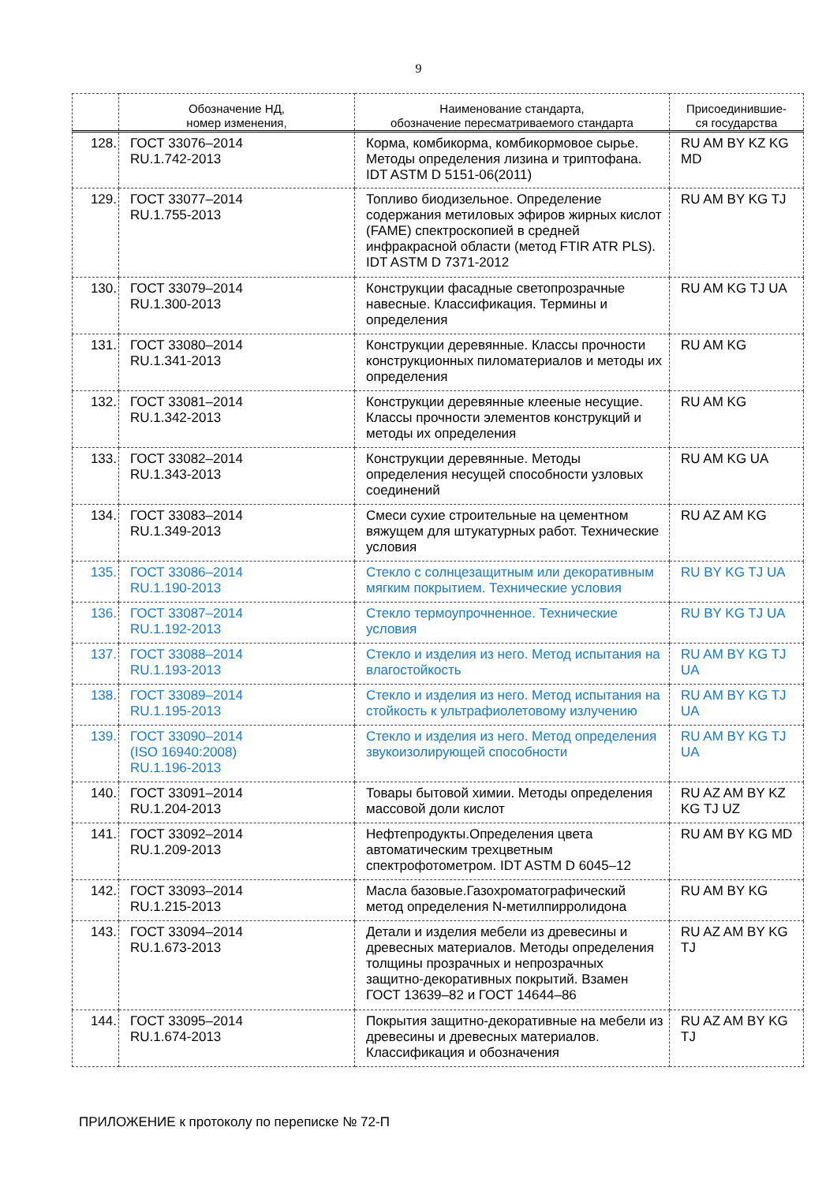9
| | Обозначение НД, номер изменения, | Наименование стандарта, обозначение пересматриваемого стандарта | Присоединившие- ся государства |
| --- | --- | --- | --- |
| 128. | ГОСТ 33076–2014 RU.1.742-2013 | Корма, комбикорма, комбикормовое сырье. Методы определения лизина и триптофана. IDT ASTM D 5151-06(2011) | RU AM BY KZ KG MD |
| 129. | ГОСТ 33077–2014 RU.1.755-2013 | Топливо биодизельное. Определение содержания метиловых эфиров жирных кислот (FAME) спектроскопией в средней инфракрасной области (метод FTIR ATR PLS). IDT ASTM D 7371-2012 | RU AM BY KG TJ |
| 130. | ГОСТ 33079–2014 RU.1.300-2013 | Конструкции фасадные светопрозрачные навесные. Классификация. Термины и определения | RU AM KG TJ UA |
| 131. | ГОСТ 33080–2014 RU.1.341-2013 | Конструкции деревянные. Классы прочности конструкционных пиломатериалов и методы их определения | RU AM KG |
| 132. | ГОСТ 33081–2014 RU.1.342-2013 | Конструкции деревянные клееные несущие. Классы прочности элементов конструкций и методы их определения | RU AM KG |
| 133. | ГОСТ 33082–2014 RU.1.343-2013 | Конструкции деревянные. Методы определения несущей способности узловых соединений | RU AM KG UA |
| 134. | ГОСТ 33083–2014 RU.1.349-2013 | Смеси сухие строительные на цементном вяжущем для штукатурных работ. Технические условия | RU AZ AM KG |
| 135. | ГОСТ 33086–2014 RU.1.190-2013 | Стекло с солнцезащитным или декоративным мягким покрытием. Технические условия | RU BY KG TJ UA |
| 136. | ГОСТ 33087–2014 RU.1.192-2013 | Стекло термоупрочненное. Технические условия | RU BY KG TJ UA |
| 137. | ГОСТ 33088–2014 RU.1.193-2013 | Стекло и изделия из него. Метод испытания на влагостойкость | RU AM BY KG TJ UA |
| 138. | ГОСТ 33089–2014 RU.1.195-2013 | Стекло и изделия из него. Метод испытания на стойкость к ультрафиолетовому излучению | RU AM BY KG TJ UA |
| 139. | ГОСТ 33090–2014 (ISO 16940:2008) RU.1.196-2013 | Стекло и изделия из него. Метод определения звукоизолирующей способности | RU AM BY KG TJ UA |
| 140. | ГОСТ 33091–2014 RU.1.204-2013 | Товары бытовой химии. Методы определения массовой доли кислот | RU AZ AM BY KZ KG TJ UZ |
| 141. | ГОСТ 33092–2014 RU.1.209-2013 | Нефтепродукты.Определения цвета автоматическим трехцветным спектрофотометром. IDT ASTM D 6045–12 | RU AM BY KG MD |
| 142. | ГОСТ 33093–2014 RU.1.215-2013 | Масла базовые.Газохроматографический метод определения N-метилпирролидона | RU AM BY KG |
| 143. | ГОСТ 33094–2014 RU.1.673-2013 | Детали и изделия мебели из древесины и древесных материалов. Методы определения толщины прозрачных и непрозрачных защитно-декоративных покрытий. Взамен ГОСТ 13639–82 и ГОСТ 14644–86 | RU AZ AM BY KG TJ |
| 144. | ГОСТ 33095–2014 RU.1.674-2013 | Покрытия защитно-декоративные на мебели из древесины и древесных материалов. Классификация и обозначения | RU AZ AM BY KG TJ |
ПРИЛОЖЕНИЕ к протоколу по переписке № 72-П